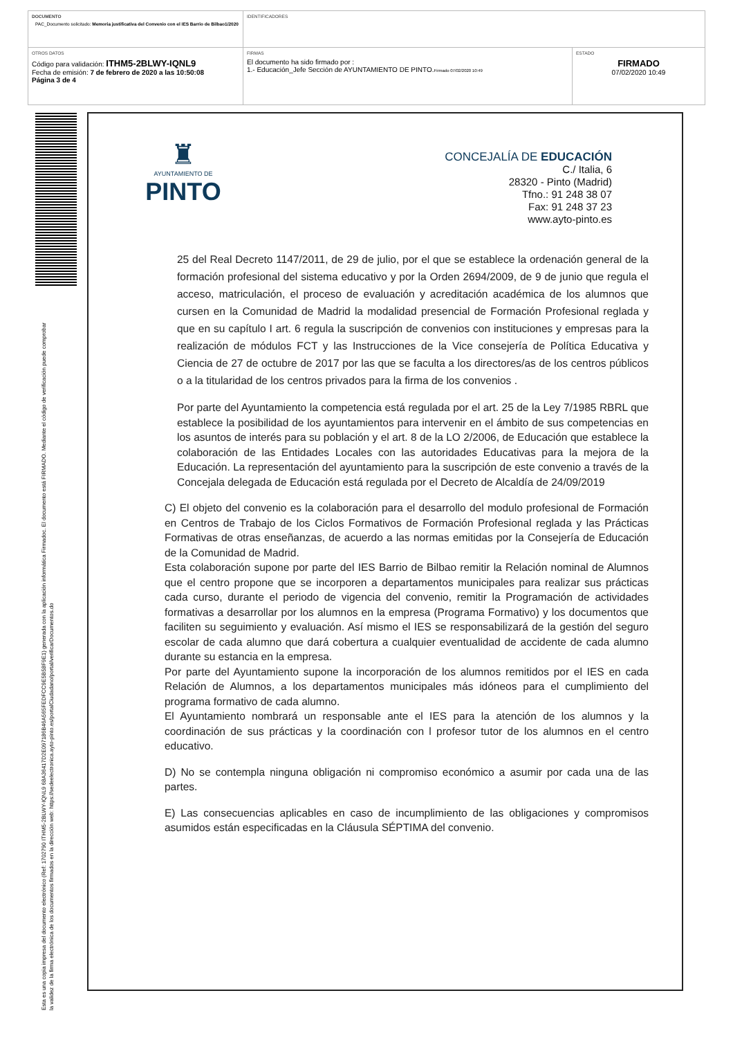| DOCUMENTO PAC_Documento solicitado: Memoria justificativa del Convenio con el IES Barrio de Bilbao1/2020 | IDENTIFICADORES | |
| OTROS DATOS Código para validación: ITHM5-2BLWY-IQNL9 Fecha de emisión: 7 de febrero de 2020 a las 10:50:08 Página 3 de 4 | FIRMAS El documento ha sido firmado por : 1.- Educación_Jefe Sección de AYUNTAMIENTO DE PINTO. Firmado 07/02/2020 10:49 | ESTADO FIRMADO 07/02/2020 10:49 |
Esta es una copia impresa del documento electrónico (Ref: 1702790 ITHM5-2BLWY-IQNL9 68A36417D2E097186B46A565FEDFCC9E5B58F9E1) generada con la aplicación informática Firmadoc. El documento está FIRMADO. Mediante el código de verificación puede comprobar la validez de la firma electrónica de los documentos firmados en la dirección web: https://sedeelectronica.ayto-pinto.es/portalCiudadano/portal/verificarDocumentos.do
♜
AYUNTAMIENTO DE
PINTO
CONCEJALÍA DE EDUCACIÓN
C./ Italia, 6
28320 - Pinto (Madrid)
Tfno.: 91 248 38 07
Fax: 91 248 37 23
www.ayto-pinto.es
25 del Real Decreto 1147/2011, de 29 de julio, por el que se establece la ordenación general de la formación profesional del sistema educativo y por la Orden 2694/2009, de 9 de junio que regula el acceso, matriculación, el proceso de evaluación y acreditación académica de los alumnos que cursen en la Comunidad de Madrid la modalidad presencial de Formación Profesional reglada y que en su capítulo I art. 6 regula la suscripción de convenios con instituciones y empresas para la realización de módulos FCT y las Instrucciones de la Vice consejería de Política Educativa y Ciencia de 27 de octubre de 2017 por las que se faculta a los directores/as de los centros públicos o a la titularidad de los centros privados para la firma de los convenios .
Por parte del Ayuntamiento la competencia está regulada por el art. 25 de la Ley 7/1985 RBRL que establece la posibilidad de los ayuntamientos para intervenir en el ámbito de sus competencias en los asuntos de interés para su población y el art. 8 de la LO 2/2006, de Educación que establece la colaboración de las Entidades Locales con las autoridades Educativas para la mejora de la Educación. La representación del ayuntamiento para la suscripción de este convenio a través de la Concejala delegada de Educación está regulada por el Decreto de Alcaldía de 24/09/2019
C) El objeto del convenio es la colaboración para el desarrollo del modulo profesional de Formación en Centros de Trabajo de los Ciclos Formativos de Formación Profesional reglada y las Prácticas Formativas de otras enseñanzas, de acuerdo a las normas emitidas por la Consejería de Educación de la Comunidad de Madrid.
Esta colaboración supone por parte del IES Barrio de Bilbao remitir la Relación nominal de Alumnos que el centro propone que se incorporen a departamentos municipales para realizar sus prácticas cada curso, durante el periodo de vigencia del convenio, remitir la Programación de actividades formativas a desarrollar por los alumnos en la empresa (Programa Formativo) y los documentos que faciliten su seguimiento y evaluación. Así mismo el IES se responsabilizará de la gestión del seguro escolar de cada alumno que dará cobertura a cualquier eventualidad de accidente de cada alumno durante su estancia en la empresa.
Por parte del Ayuntamiento supone la incorporación de los alumnos remitidos por el IES en cada Relación de Alumnos, a los departamentos municipales más idóneos para el cumplimiento del programa formativo de cada alumno.
El Ayuntamiento nombrará un responsable ante el IES para la atención de los alumnos y la coordinación de sus prácticas y la coordinación con l profesor tutor de los alumnos en el centro educativo.
D) No se contempla ninguna obligación ni compromiso económico a asumir por cada una de las partes.
E) Las consecuencias aplicables en caso de incumplimiento de las obligaciones y compromisos asumidos están especificadas en la Cláusula SÉPTIMA del convenio.